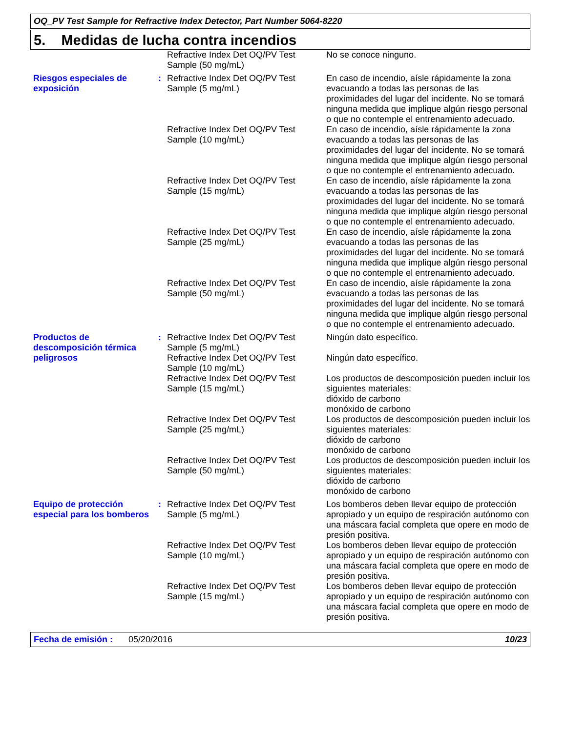OQ_PV Test Sample for Refractive Index Detector, Part Number 5064-8220
5. Medidas de lucha contra incendios
| | | Refractive Index Det OQ/PV Test Sample (50 mg/mL) | No se conoce ninguno. |
| Riesgos especiales de exposición | : | Refractive Index Det OQ/PV Test Sample (5 mg/mL) | En caso de incendio, aísle rápidamente la zona evacuando a todas las personas de las proximidades del lugar del incidente. No se tomará ninguna medida que implique algún riesgo personal o que no contemple el entrenamiento adecuado. |
| | | Refractive Index Det OQ/PV Test Sample (10 mg/mL) | En caso de incendio, aísle rápidamente la zona evacuando a todas las personas de las proximidades del lugar del incidente. No se tomará ninguna medida que implique algún riesgo personal o que no contemple el entrenamiento adecuado. |
| | | Refractive Index Det OQ/PV Test Sample (15 mg/mL) | En caso de incendio, aísle rápidamente la zona evacuando a todas las personas de las proximidades del lugar del incidente. No se tomará ninguna medida que implique algún riesgo personal o que no contemple el entrenamiento adecuado. |
| | | Refractive Index Det OQ/PV Test Sample (25 mg/mL) | En caso de incendio, aísle rápidamente la zona evacuando a todas las personas de las proximidades del lugar del incidente. No se tomará ninguna medida que implique algún riesgo personal o que no contemple el entrenamiento adecuado. |
| | | Refractive Index Det OQ/PV Test Sample (50 mg/mL) | En caso de incendio, aísle rápidamente la zona evacuando a todas las personas de las proximidades del lugar del incidente. No se tomará ninguna medida que implique algún riesgo personal o que no contemple el entrenamiento adecuado. |
| Productos de descomposición térmica peligrosos | : | Refractive Index Det OQ/PV Test Sample (5 mg/mL) | Ningún dato específico. |
| | | Refractive Index Det OQ/PV Test Sample (10 mg/mL) | Ningún dato específico. |
| | | Refractive Index Det OQ/PV Test Sample (15 mg/mL) | Los productos de descomposición pueden incluir los siguientes materiales: dióxido de carbono monóxido de carbono |
| | | Refractive Index Det OQ/PV Test Sample (25 mg/mL) | Los productos de descomposición pueden incluir los siguientes materiales: dióxido de carbono monóxido de carbono |
| | | Refractive Index Det OQ/PV Test Sample (50 mg/mL) | Los productos de descomposición pueden incluir los siguientes materiales: dióxido de carbono monóxido de carbono |
| Equipo de protección especial para los bomberos | : | Refractive Index Det OQ/PV Test Sample (5 mg/mL) | Los bomberos deben llevar equipo de protección apropiado y un equipo de respiración autónomo con una máscara facial completa que opere en modo de presión positiva. |
| | | Refractive Index Det OQ/PV Test Sample (10 mg/mL) | Los bomberos deben llevar equipo de protección apropiado y un equipo de respiración autónomo con una máscara facial completa que opere en modo de presión positiva. |
| | | Refractive Index Det OQ/PV Test Sample (15 mg/mL) | Los bomberos deben llevar equipo de protección apropiado y un equipo de respiración autónomo con una máscara facial completa que opere en modo de presión positiva. |
Fecha de emisión : 05/20/2016 10/23